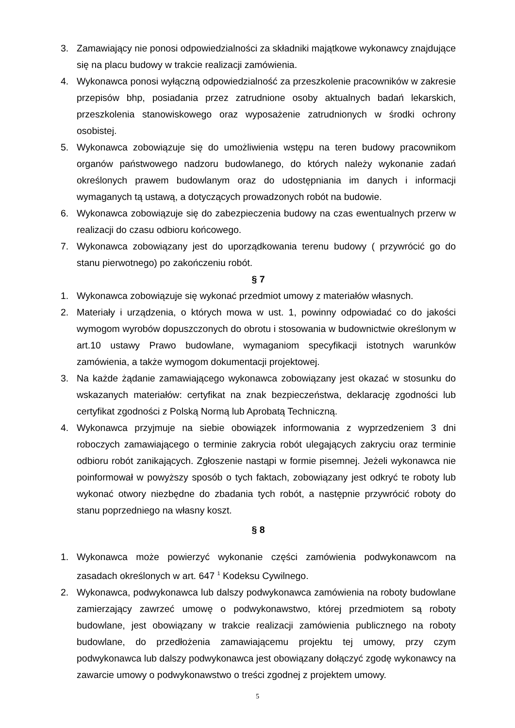3. Zamawiający nie ponosi odpowiedzialności za składniki majątkowe wykonawcy znajdujące się na placu budowy w trakcie realizacji zamówienia.
4. Wykonawca ponosi wyłączną odpowiedzialność za przeszkolenie pracowników w zakresie przepisów bhp, posiadania przez zatrudnione osoby aktualnych badań lekarskich, przeszkolenia stanowiskowego oraz wyposażenie zatrudnionych w środki ochrony osobistej.
5. Wykonawca zobowiązuje się do umożliwienia wstępu na teren budowy pracownikom organów państwowego nadzoru budowlanego, do których należy wykonanie zadań określonych prawem budowlanym oraz do udostępniania im danych i informacji wymaganych tą ustawą, a dotyczących prowadzonych robót na budowie.
6. Wykonawca zobowiązuje się do zabezpieczenia budowy na czas ewentualnych przerw w realizacji do czasu odbioru końcowego.
7. Wykonawca zobowiązany jest do uporządkowania terenu budowy ( przywrócić go do stanu pierwotnego) po zakończeniu robót.
§ 7
1. Wykonawca zobowiązuje się wykonać przedmiot umowy z materiałów własnych.
2. Materiały i urządzenia, o których mowa w ust. 1, powinny odpowiadać co do jakości wymogom wyrobów dopuszczonych do obrotu i stosowania w budownictwie określonym w art.10 ustawy Prawo budowlane, wymaganiom specyfikacji istotnych warunków zamówienia, a także wymogom dokumentacji projektowej.
3. Na każde żądanie zamawiającego wykonawca zobowiązany jest okazać w stosunku do wskazanych materiałów: certyfikat na znak bezpieczeństwa, deklarację zgodności lub certyfikat zgodności z Polską Normą lub Aprobatą Techniczną.
4. Wykonawca przyjmuje na siebie obowiązek informowania z wyprzedzeniem 3 dni roboczych zamawiającego o terminie zakrycia robót ulegających zakryciu oraz terminie odbioru robót zanikających. Zgłoszenie nastąpi w formie pisemnej. Jeżeli wykonawca nie poinformował w powyższy sposób o tych faktach, zobowiązany jest odkryć te roboty lub wykonać otwory niezbędne do zbadania tych robót, a następnie przywrócić roboty do stanu poprzedniego na własny koszt.
§ 8
1. Wykonawca może powierzyć wykonanie części zamówienia podwykonawcom na zasadach określonych w art. 647 <sup>1</sup> Kodeksu Cywilnego.
2. Wykonawca, podwykonawca lub dalszy podwykonawca zamówienia na roboty budowlane zamierzający zawrzeć umowę o podwykonawstwo, której przedmiotem są roboty budowlane, jest obowiązany w trakcie realizacji zamówienia publicznego na roboty budowlane, do przedłożenia zamawiającemu projektu tej umowy, przy czym podwykonawca lub dalszy podwykonawca jest obowiązany dołączyć zgodę wykonawcy na zawarcie umowy o podwykonawstwo o treści zgodnej z projektem umowy.
5